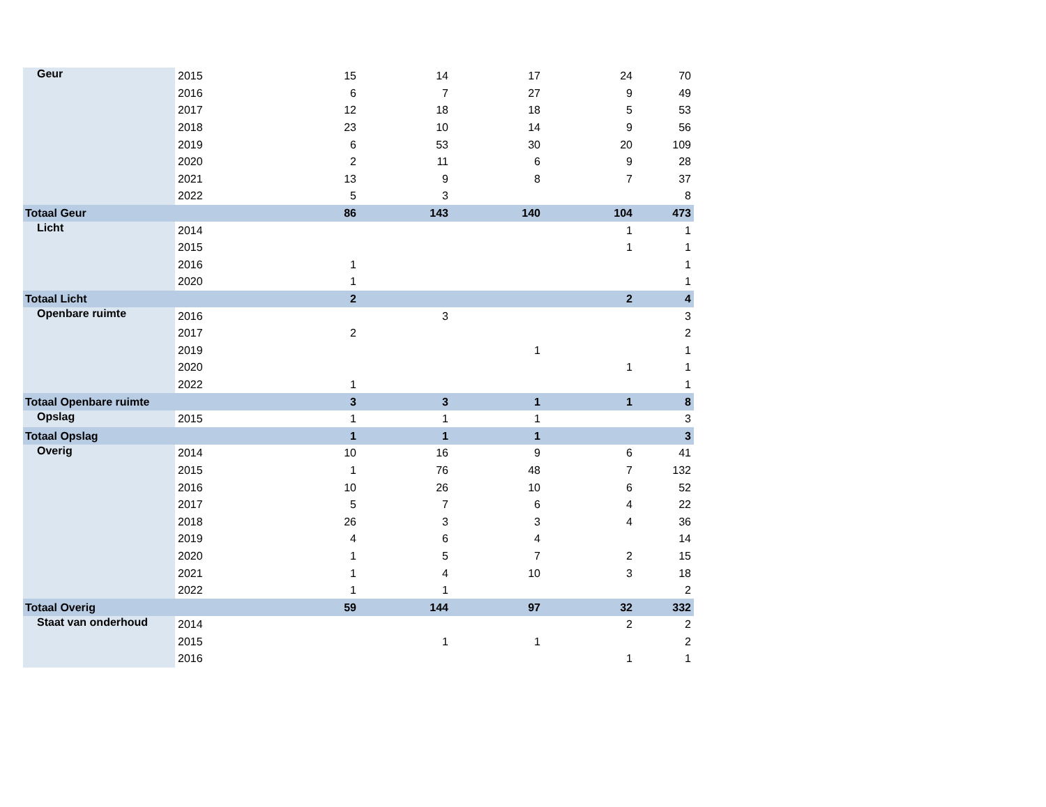| Geur | 2015 | 15 | 14 | 17 | 24 | 70 |
| | 2016 | 6 | 7 | 27 | 9 | 49 |
| | 2017 | 12 | 18 | 18 | 5 | 53 |
| | 2018 | 23 | 10 | 14 | 9 | 56 |
| | 2019 | 6 | 53 | 30 | 20 | 109 |
| | 2020 | 2 | 11 | 6 | 9 | 28 |
| | 2021 | 13 | 9 | 8 | 7 | 37 |
| | 2022 | 5 | 3 | | | 8 |
| Totaal Geur | | 86 | 143 | 140 | 104 | 473 |
| Licht | 2014 | | | | 1 | 1 |
| | 2015 | | | | 1 | 1 |
| | 2016 | 1 | | | | 1 |
| | 2020 | 1 | | | | 1 |
| Totaal Licht | | 2 | | | 2 | 4 |
| Openbare ruimte | 2016 | | 3 | | | 3 |
| | 2017 | 2 | | | | 2 |
| | 2019 | | | 1 | | 1 |
| | 2020 | | | | 1 | 1 |
| | 2022 | 1 | | | | 1 |
| Totaal Openbare ruimte | | 3 | 3 | 1 | 1 | 8 |
| Opslag | 2015 | 1 | 1 | 1 | | 3 |
| Totaal Opslag | | 1 | 1 | 1 | | 3 |
| Overig | 2014 | 10 | 16 | 9 | 6 | 41 |
| | 2015 | 1 | 76 | 48 | 7 | 132 |
| | 2016 | 10 | 26 | 10 | 6 | 52 |
| | 2017 | 5 | 7 | 6 | 4 | 22 |
| | 2018 | 26 | 3 | 3 | 4 | 36 |
| | 2019 | 4 | 6 | 4 | | 14 |
| | 2020 | 1 | 5 | 7 | 2 | 15 |
| | 2021 | 1 | 4 | 10 | 3 | 18 |
| | 2022 | 1 | 1 | | | 2 |
| Totaal Overig | | 59 | 144 | 97 | 32 | 332 |
| Staat van onderhoud | 2014 | | | | 2 | 2 |
| | 2015 | | 1 | 1 | | 2 |
| | 2016 | | | | 1 | 1 |